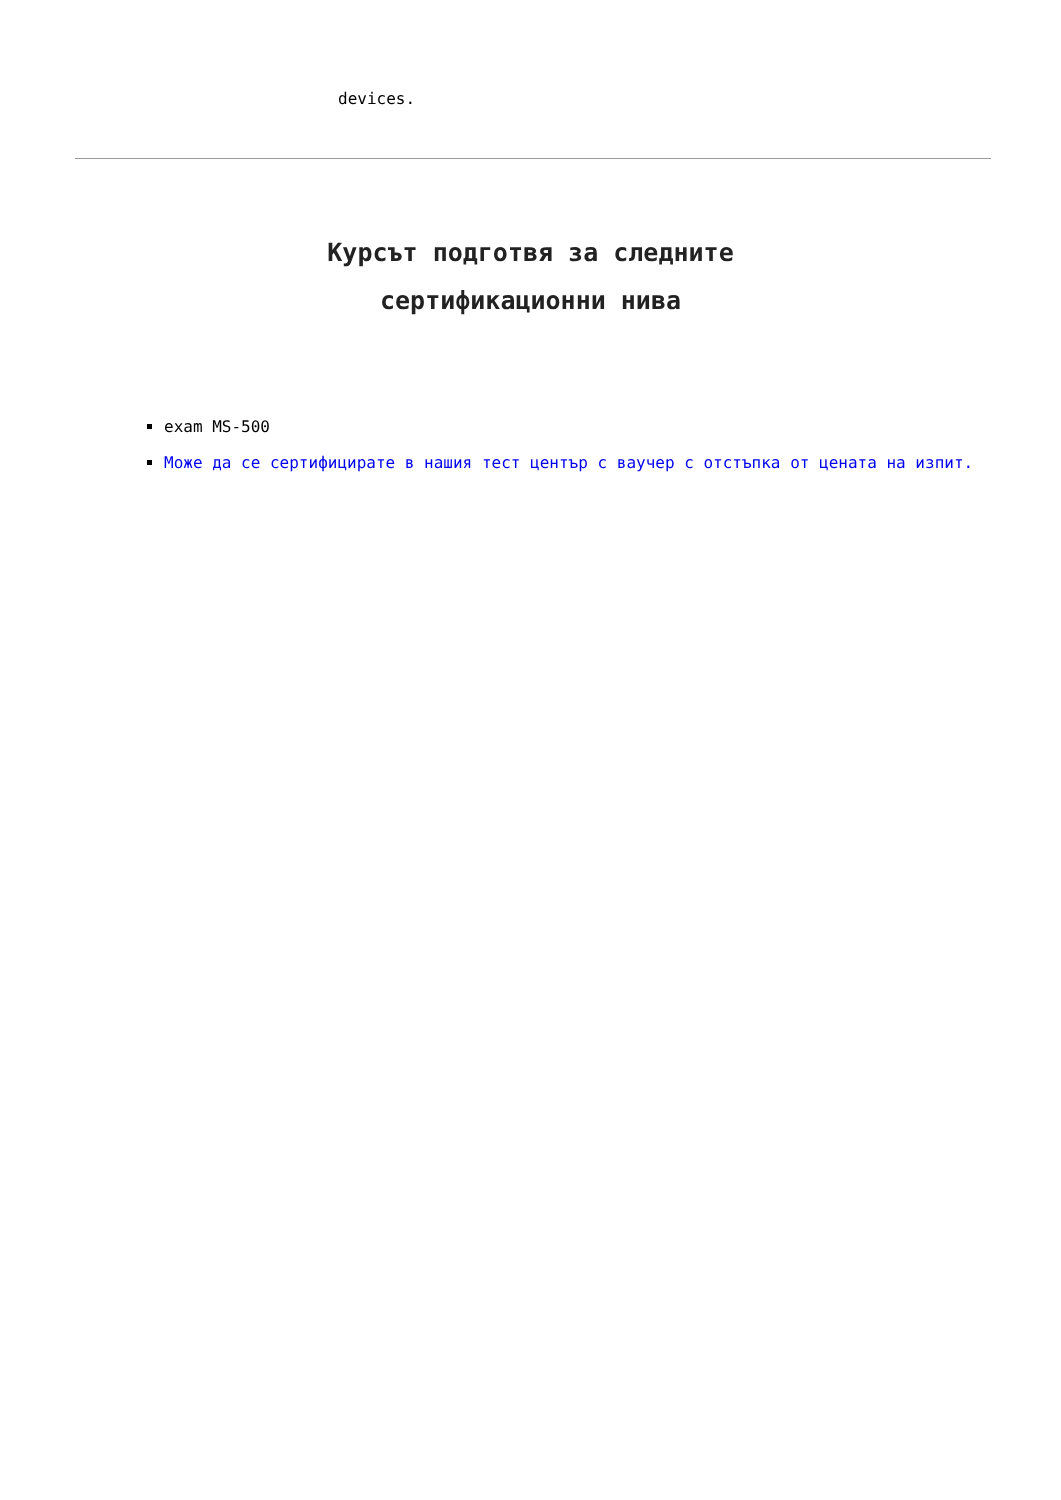devices.
Курсът подготвя за следните
сертификационни нива
exam MS-500
Може да се сертифицирате в нашия тест център с ваучер с отстъпка от цената на изпит.